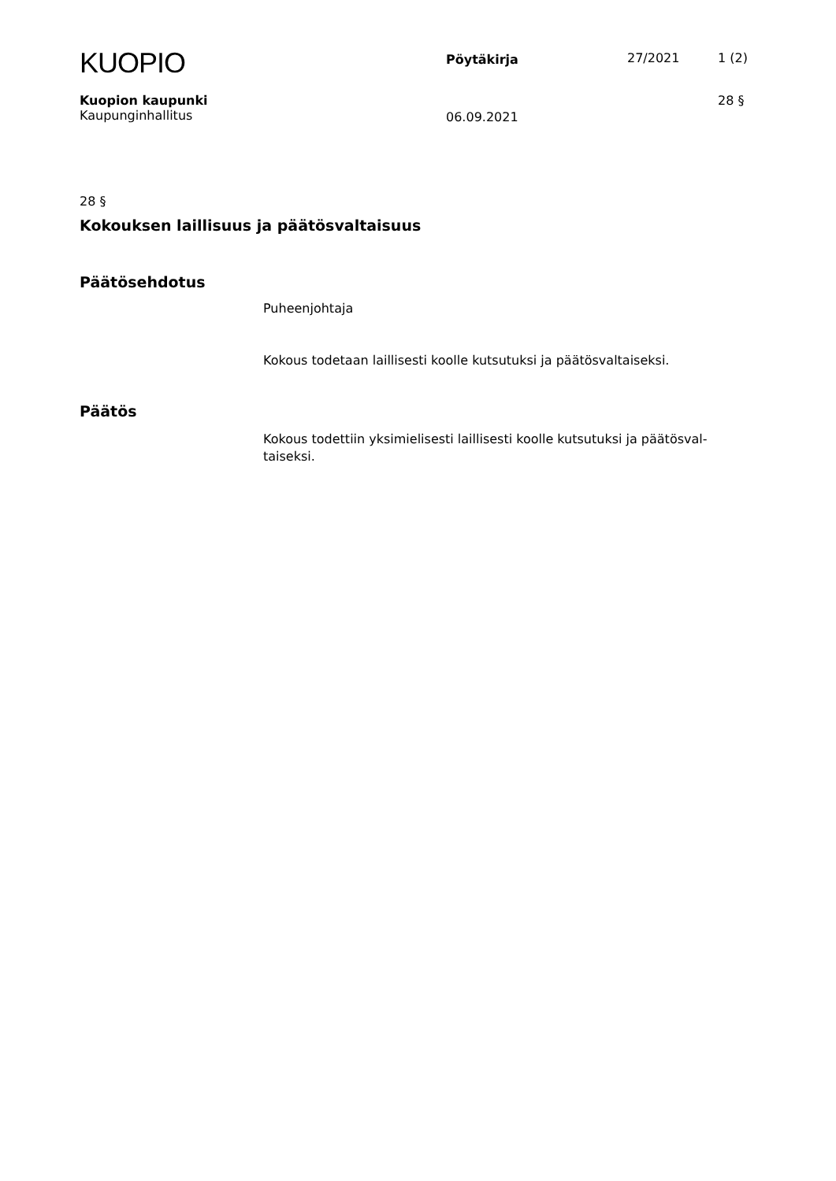KUOPIO
Pöytäkirja 27/2021 1 (2)
Kuopion kaupunki
Kaupunginhallitus
06.09.2021
28 §
28 §
Kokouksen laillisuus ja päätösvaltaisuus
Päätösehdotus
Puheenjohtaja
Kokous todetaan laillisesti koolle kutsutuksi ja päätösvaltaiseksi.
Päätös
Kokous todettiin yksimielisesti laillisesti koolle kutsutuksi ja päätösval-
taiseksi.